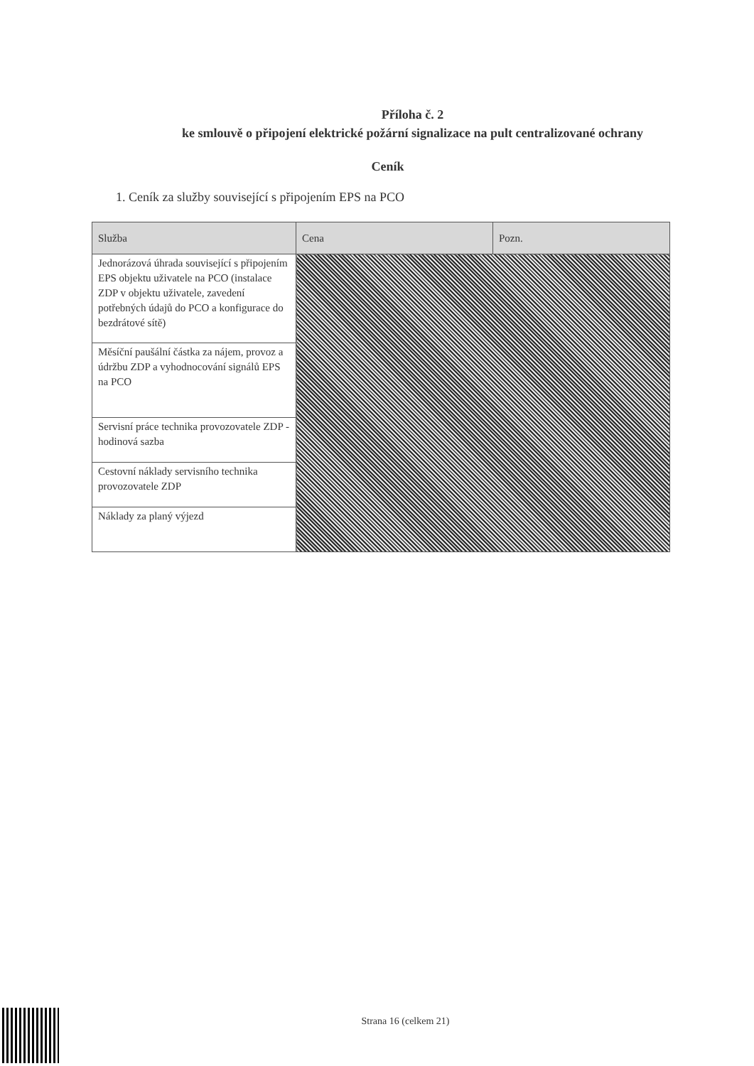Příloha č. 2
ke smlouvě o připojení elektrické požární signalizace na pult centralizované ochrany
Ceník
1. Ceník za služby související s připojením EPS na PCO
| Služba | Cena | Pozn. |
| --- | --- | --- |
| Jednorázová úhrada související s připojením EPS objektu uživatele na PCO (instalace ZDP v objektu uživatele, zavedení potřebných údajů do PCO a konfigurace do bezdrátové sítě) | | |
| Měsíční paušální částka za nájem, provoz a údržbu ZDP a vyhodnocování signálů EPS na PCO | | |
| Servisní práce technika provozovatele ZDP - hodinová sazba | | |
| Cestovní náklady servisního technika provozovatele ZDP | | |
| Náklady za planý výjezd | | |
Strana 16 (celkem 21)